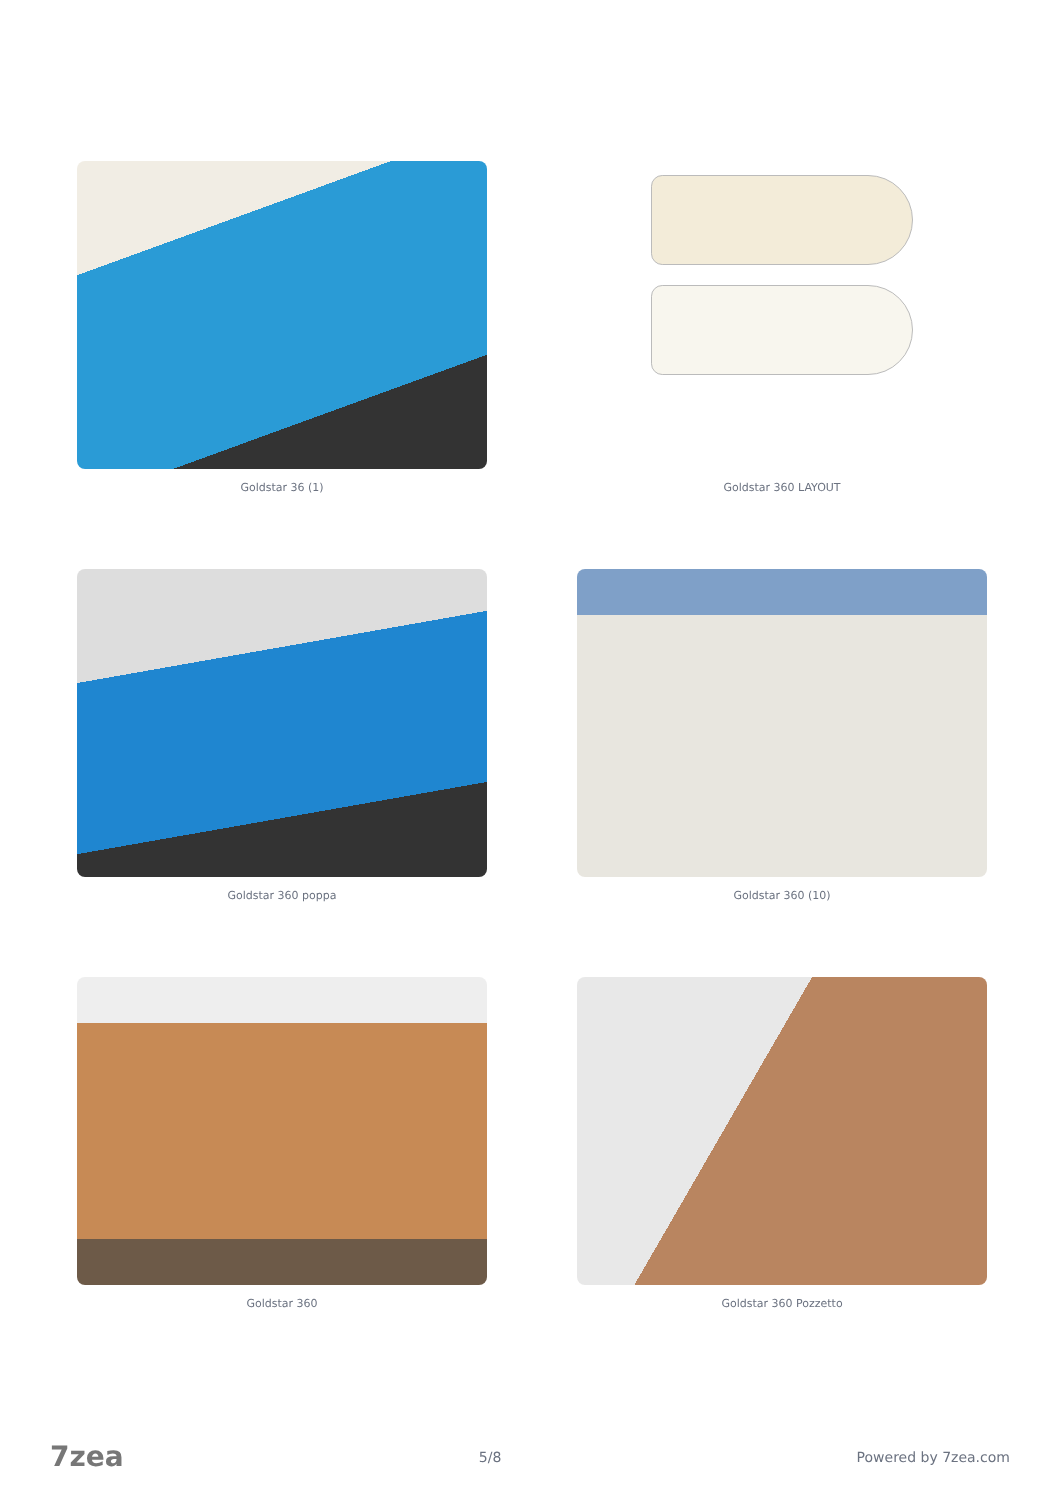Goldstar 36 (1)
Goldstar 360 LAYOUT
Goldstar 360 poppa
Goldstar 360 (10)
Goldstar 360
Goldstar 360 Pozzetto
7zea 5/8 Powered by 7zea.com